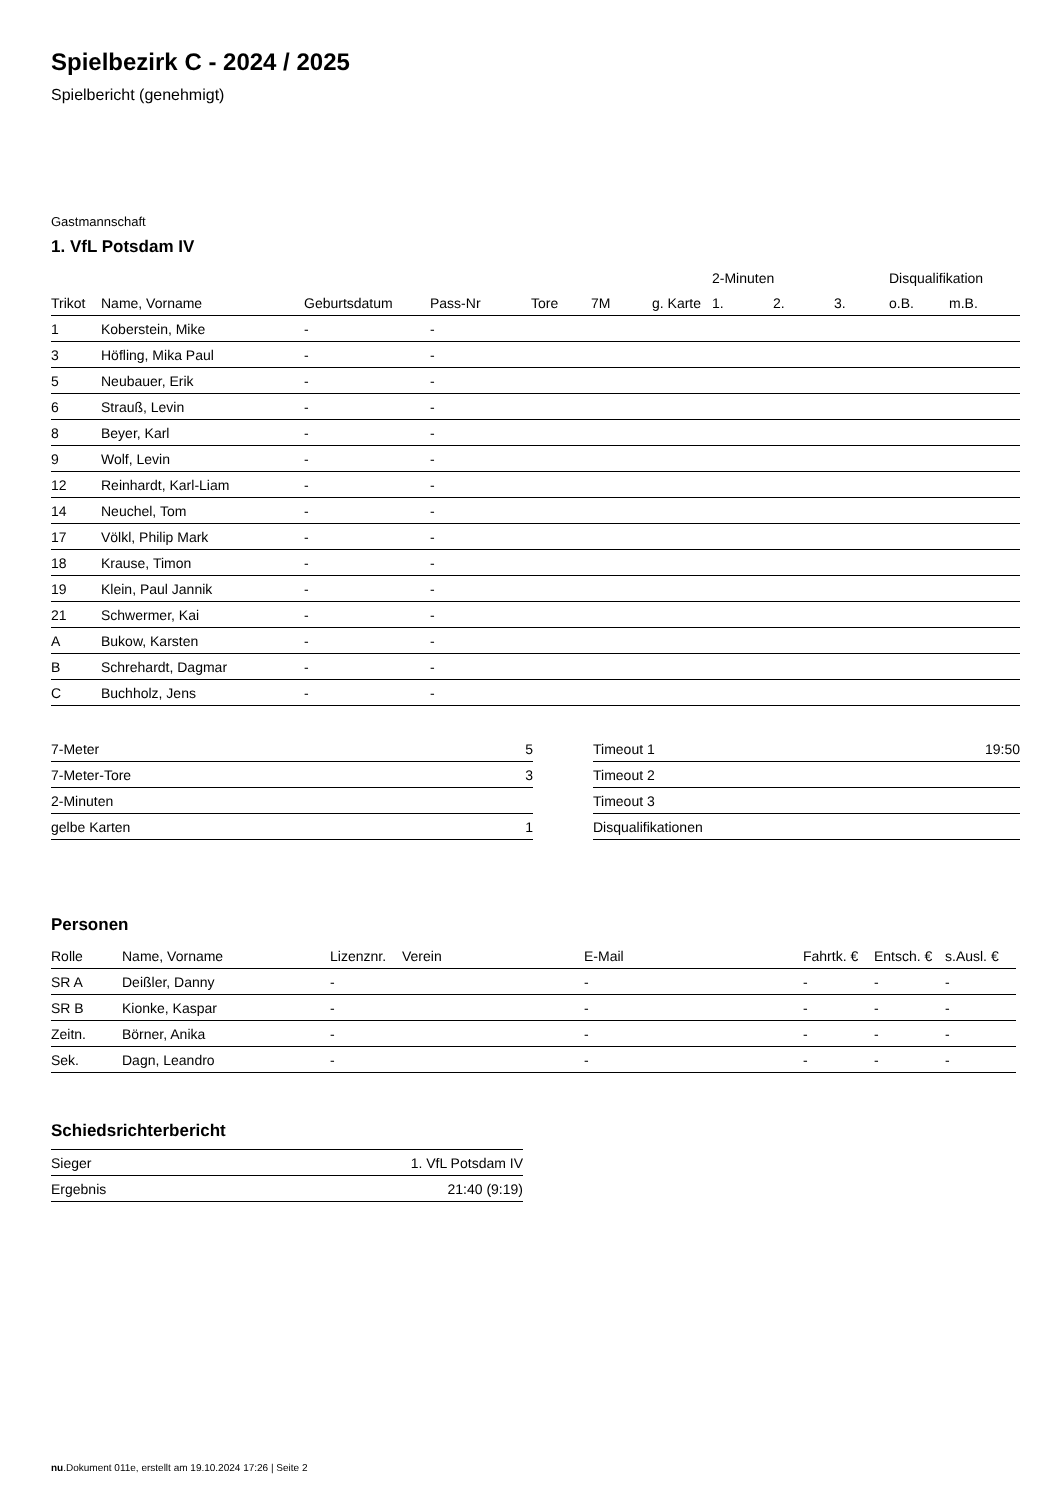Spielbezirk C - 2024 / 2025
Spielbericht (genehmigt)
Gastmannschaft
1. VfL Potsdam IV
| | | | | | | | 2-Minuten | | | Disqualifikation | |
| --- | --- | --- | --- | --- | --- | --- | --- | --- | --- | --- | --- |
| Trikot | Name, Vorname | Geburtsdatum | Pass-Nr | Tore | 7M | g. Karte | 1. | 2. | 3. | o.B. | m.B. |
| 1 | Koberstein, Mike | - | - | | | | | | | | |
| 3 | Höfling, Mika Paul | - | - | | | | | | | | |
| 5 | Neubauer, Erik | - | - | | | | | | | | |
| 6 | Strauß, Levin | - | - | | | | | | | | |
| 8 | Beyer, Karl | - | - | | | | | | | | |
| 9 | Wolf, Levin | - | - | | | | | | | | |
| 12 | Reinhardt, Karl-Liam | - | - | | | | | | | | |
| 14 | Neuchel, Tom | - | - | | | | | | | | |
| 17 | Völkl, Philip Mark | - | - | | | | | | | | |
| 18 | Krause, Timon | - | - | | | | | | | | |
| 19 | Klein, Paul Jannik | - | - | | | | | | | | |
| 21 | Schwermer, Kai | - | - | | | | | | | | |
| A | Bukow, Karsten | - | - | | | | | | | | |
| B | Schrehardt, Dagmar | - | - | | | | | | | | |
| C | Buchholz, Jens | - | - | | | | | | | | |
| 7-Meter | 5 |
| 7-Meter-Tore | 3 |
| 2-Minuten | |
| gelbe Karten | 1 |
| Timeout 1 | 19:50 |
| Timeout 2 | |
| Timeout 3 | |
| Disqualifikationen | |
Personen
| Rolle | Name, Vorname | Lizenznr. | Verein | E-Mail | Fahrtk. € | Entsch. € | s.Ausl. € |
| --- | --- | --- | --- | --- | --- | --- | --- |
| SR A | Deißler, Danny | - | | - | - | - | - |
| SR B | Kionke, Kaspar | - | | - | - | - | - |
| Zeitn. | Börner, Anika | - | | - | - | - | - |
| Sek. | Dagn, Leandro | - | | - | - | - | - |
Schiedsrichterbericht
| Sieger | 1. VfL Potsdam IV |
| Ergebnis | 21:40 (9:19) |
nu.Dokument 011e, erstellt am 19.10.2024 17:26 | Seite 2